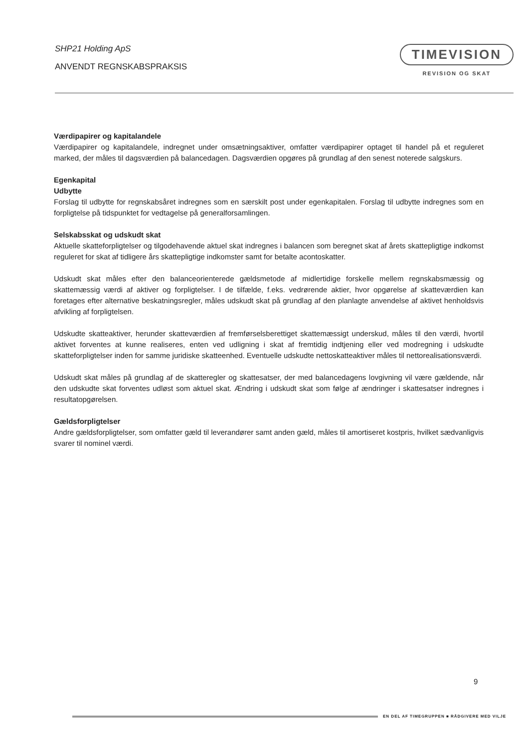SHP21 Holding ApS
ANVENDT REGNSKABSPRAKSIS
TIMEVISION
REVISION OG SKAT
Værdipapirer og kapitalandele
Værdipapirer og kapitalandele, indregnet under omsætningsaktiver, omfatter værdipapirer optaget til handel på et reguleret marked, der måles til dagsværdien på balancedagen. Dagsværdien opgøres på grundlag af den senest noterede salgskurs.
Egenkapital
Udbytte
Forslag til udbytte for regnskabsåret indregnes som en særskilt post under egenkapitalen. Forslag til udbytte indregnes som en forpligtelse på tidspunktet for vedtagelse på generalforsamlingen.
Selskabsskat og udskudt skat
Aktuelle skatteforpligtelser og tilgodehavende aktuel skat indregnes i balancen som beregnet skat af årets skattepligtige indkomst reguleret for skat af tidligere års skattepligtige indkomster samt for betalte acontoskatter.
Udskudt skat måles efter den balanceorienterede gældsmetode af midlertidige forskelle mellem regnskabsmæssig og skattemæssig værdi af aktiver og forpligtelser. I de tilfælde, f.eks. vedrørende aktier, hvor opgørelse af skatteværdien kan foretages efter alternative beskatningsregler, måles udskudt skat på grundlag af den planlagte anvendelse af aktivet henholdsvis afvikling af forpligtelsen.
Udskudte skatteaktiver, herunder skatteværdien af fremførselsberettiget skattemæssigt underskud, måles til den værdi, hvortil aktivet forventes at kunne realiseres, enten ved udligning i skat af fremtidig indtjening eller ved modregning i udskudte skatteforpligtelser inden for samme juridiske skatteenhed. Eventuelle udskudte nettoskatteaktiver måles til nettorealisationsværdi.
Udskudt skat måles på grundlag af de skatteregler og skattesatser, der med balancedagens lovgivning vil være gældende, når den udskudte skat forventes udløst som aktuel skat. Ændring i udskudt skat som følge af ændringer i skattesatser indregnes i resultatopgørelsen.
Gældsforpligtelser
Andre gældsforpligtelser, som omfatter gæld til leverandører samt anden gæld, måles til amortiseret kostpris, hvilket sædvanligvis svarer til nominel værdi.
9
EN DEL AF TIMEGRUPPEN ■ RÅDGIVERE MED VILJE